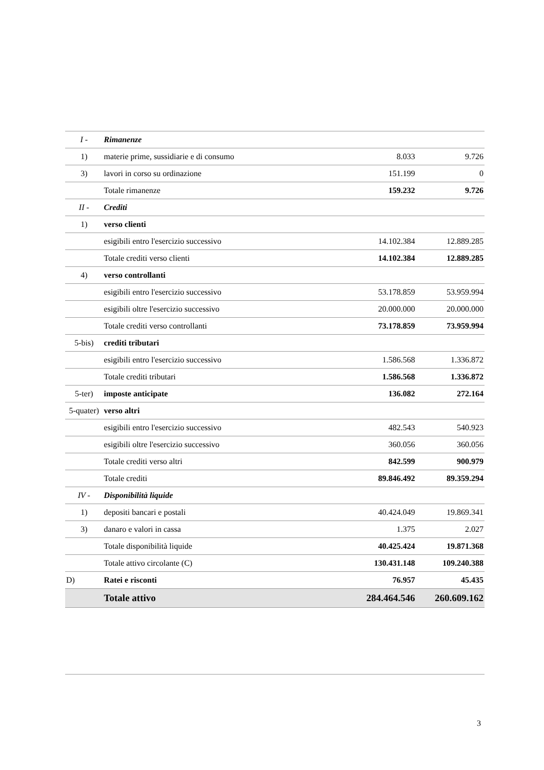| I - | Rimanenze | | |
| 1) | materie prime, sussidiarie e di consumo | 8.033 | 9.726 |
| 3) | lavori in corso su ordinazione | 151.199 | 0 |
| | Totale rimanenze | 159.232 | 9.726 |
| II - | Crediti | | |
| 1) | verso clienti | | |
| | esigibili entro l'esercizio successivo | 14.102.384 | 12.889.285 |
| | Totale crediti verso clienti | 14.102.384 | 12.889.285 |
| 4) | verso controllanti | | |
| | esigibili entro l'esercizio successivo | 53.178.859 | 53.959.994 |
| | esigibili oltre l'esercizio successivo | 20.000.000 | 20.000.000 |
| | Totale crediti verso controllanti | 73.178.859 | 73.959.994 |
| 5-bis) | crediti tributari | | |
| | esigibili entro l'esercizio successivo | 1.586.568 | 1.336.872 |
| | Totale crediti tributari | 1.586.568 | 1.336.872 |
| 5-ter) | imposte anticipate | 136.082 | 272.164 |
| 5-quater) | verso altri | | |
| | esigibili entro l'esercizio successivo | 482.543 | 540.923 |
| | esigibili oltre l'esercizio successivo | 360.056 | 360.056 |
| | Totale crediti verso altri | 842.599 | 900.979 |
| | Totale crediti | 89.846.492 | 89.359.294 |
| IV - | Disponibilità liquide | | |
| 1) | depositi bancari e postali | 40.424.049 | 19.869.341 |
| 3) | danaro e valori in cassa | 1.375 | 2.027 |
| | Totale disponibilità liquide | 40.425.424 | 19.871.368 |
| | Totale attivo circolante (C) | 130.431.148 | 109.240.388 |
| D) | Ratei e risconti | 76.957 | 45.435 |
| | Totale attivo | 284.464.546 | 260.609.162 |
3